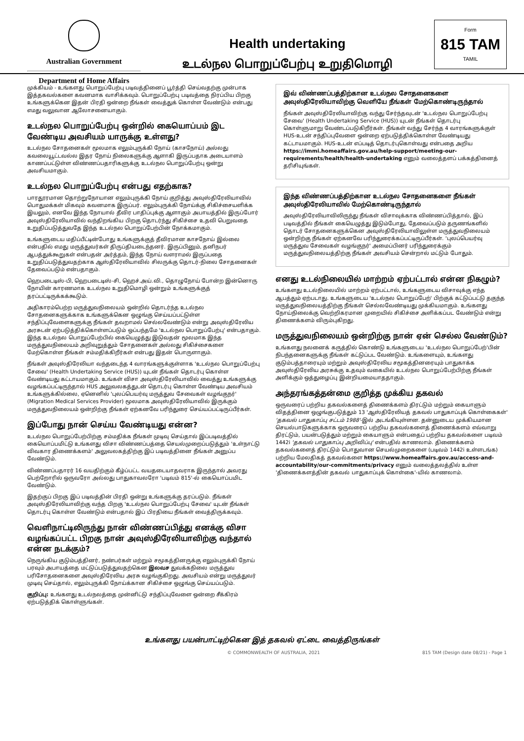Australian Government
Department of Home Affairs
Health undertaking
உடல்நல பொறுப்பேற்பு உறுதிமொழி
Form
815 TAM
TAMIL
முக்கியம் - உங்களது பொறுப்பேற்பு படிவத்தினைப் பூர்த்தி செய்வதற்கு முன்பாக இத்தகவல்களை கவனமாக வாசிக்கவும். பொறுப்பேற்பு படிவத்தை நிரப்பிய பிறகு உங்களுக்கென இதன் பிரதி ஒன்றை நீங்கள் வைத்துக் கொள்ள வேண்டும் என்பது எமது வலுவான ஆலோசனையாகும்.
உடல்நல பொறுப்பேற்பு ஒன்றில் கையொப்பம் இட வேண்டிய அவசியம் யாருக்கு உள்ளது?
உடல்நல சோதனைகள் மூலமாக எலும்புருக்கி நோய் (காசநோய்) அல்லது கவலையூட்டவல்ல இதர நோய் நிலைகளுக்கு ஆளாகி இருப்பதாக அடையாளம் காணப்பட்டுள்ள விண்ணப்பதாரிகளுக்கு உடல்நல பொறுப்பேற்பு ஒன்று அவசியமாகும்.
உடல்நல பொறுப்பேற்பு என்பது எதற்காக?
பாரதூரமான தொற்றுநோயான எலும்புருக்கி நோய் குறித்து அவுஸ்திரேலியாவில் பொதுமக்கள் மிகவும் கவனமாக இருப்பர். எலும்புருக்கி நோய்க்கு சிகிச்சையளிக்க இயலும், எனவே இந்த நோயால் தீவிர பாதிப்புக்கு ஆளாகும் அபாயத்தில் இருப்போர் அவுஸ்திரேலியாவில் வந்திறங்கிய பிறகு தொடர்ந்து சிகிச்சை உதவி பெறுவதை உறுதிப்படுத்துவதே இந்த உடல்நல பொறுப்பேற்பின் நோக்கமாகும்.
உங்களுடைய மதிப்பீட்டின்போது உங்களுக்குத் தீவிரமான காசநோய் இல்லை என்பதில் எமது மருத்துவர்கள் திருப்தியடைந்தனர். இருப்பினும், தனிநபர் ஆபத்துக்கூறுகள் என்பதன் அர்த்தம், இந்த நோய் வளராமல் இருப்பதை உறுதிப்படுத்துவதற்காக ஆஸ்திரேலியாவில் சிலருக்கு தொடர்-நிலை சோதனைகள் தேவைப்படும் என்பதாகும்.
ஹெபடைடிஸ்-பி, ஹெபடைடிஸ்-சி, ஹெச்.அய்.வி., தொழுநோய் போன்ற இன்னொரு நோயின் காரணமாக உடல்நல உறுதிமொழி ஒன்றும் உங்களுக்குத் தரப்பட்டிருக்கக்கூடும்.
அதிகாரம்பெற்ற மருத்துவநிலையம் ஒன்றில் தொடர்ந்த உடல்நல சோதனைகளுக்காக உங்களுக்கென ஒழுங்கு செய்யப்பட்டுள்ள சந்திப்புவேளைகளுக்கு நீங்கள் தவறாமல் செல்லவேண்டும் என்று அவுஸ்திரேலிய அரசுடன் ஏற்படுத்திக்கொள்ளப்படும் ஒப்பந்தமே 'உடல்நல பொறுப்பேற்பு' என்பதாகும். இந்த உடல்நல பொறுப்பேற்பில் கையெழுத்து இடுவதன் மூலமாக இந்த மருத்துவநிலையம் அறிவுறுத்தும் சோதனைகள் அல்லது சிகிச்சைகளை மேற்கொள்ள நீங்கள் சம்மதிக்கிறீர்கள் என்பது இதன் பொருளாகும்.
நீங்கள் அவுஸ்திரேலியா வந்தடைந்த 4 வாரங்களுக்குள்ளாக 'உடல்நல பொறுப்பேற்பு சேவை' (Health Undertaking Service (HUS)) யுடன் நீங்கள் தொடர்பு கொள்ள வேண்டியது கட்டாயமாகும். உங்கள் விசா அவுஸ்திரேலியாவில் வைத்து உங்களுக்கு வழங்கப்பட்டிருந்தால் HUS அலுவலகத்துடன் தொடர்பு கொள்ள வேண்டிய அவசியம் உங்களுக்கில்லை, ஏனெனில் 'புலப்பெயர்வு மருத்துவ சேவைகள் வழங்குநர்' (Migration Medical Services Provider) மூலமாக அவுஸ்திரேலியாவில் இருக்கும் மருத்துவநிலையம் ஒன்றிற்கு நீங்கள் ஏற்கனவே பரிந்துரை செய்யப்பட்டிருப்பீர்கள்.
இப்போது நான் செய்ய வேண்டியது என்ன?
உடல்நல பொறுப்பேற்பிற்கு சம்மதிக்க நீங்கள் முடிவு செய்தால் இப்படிவத்தில் கையொப்பமிட்டு உங்களது விசா விண்ணப்பத்தை செயல்முறைப்படுத்தும் 'உள்நாட்டு விவகார திணைக்களம்' அலுவலகத்திற்கு இப் படிவத்தினை நீங்கள் அனுப்ப வேண்டும்.
விண்ணப்பதாரர் 16 வயதிற்கும் கீழ்ப்பட்ட வயதடையாதவராக இருந்தால் அவரது பெற்றோரில் ஒருவரோ அல்லது பாதுகாவலரோ 'படிவம் 815'-ல் கையொப்பமிட வேண்டும்.
இதற்குப் பிறகு இப் படிவத்தின் பிரதி ஒன்று உங்களுக்கு தரப்படும். நீங்கள் அவுஸ்திரேலியாவிற்கு வந்த பிறகு 'உடல்நல பொறுப்பேற்பு சேவை' யுடன் நீங்கள் தொடர்பு கொள்ள வேண்டும் என்பதால் இப் பிரதியை நீங்கள் வைத்திருக்கவும்.
வெளிநாட்டிலிருந்து நான் விண்ணப்பித்து எனக்கு விசா வழங்கப்பட்ட பிறகு நான் அவுஸ்திரேலியாவிற்கு வந்தால் என்ன நடக்கும்?
நெருங்கிய குடும்பத்தினர், நண்பர்கள் மற்றும் சமூகத்தினருக்கு எலும்புருக்கி நோய் பரவும் அபாயத்தை மட்டுப்படுத்துவதற்கென இலவச துவக்கநிலை மருத்துவ பரிசோதனைகளை அவுஸ்திரேலிய அரசு வழங்குகிறது. அவசியம் என்று மருத்துவர் முடிவு செய்தால், எலும்புருக்கி நோய்க்கான சிகிச்சை ஒழுங்கு செய்யப்படும்.
குறிப்பு: உங்களது உடல்நலத்தை முன்னிட்டு சந்திப்புவேளை ஒன்றை சீக்கிரம் ஏற்படுத்திக் கொள்ளுங்கள்.
இவ் விண்ணப்பத்திற்கான உடல்நல சோதனைகளை அவுஸ்திரேலியாவிற்கு வெளியே நீங்கள் மேற்கொண்டிருந்தால்
நீங்கள் அவுஸ்திரேலியாவிற்கு வந்து சேர்ந்தவுடன் 'உடல்நல பொறுப்பேற்பு சேவை' (Health Undertaking Service (HUS)) யுடன் நீங்கள் தொடர்பு கொள்ளுமாறு வேண்டப்படுகிறீர்கள். நீங்கள் வந்து சேர்ந்த 4 வாரங்களுக்குள் HUS-உடன் சந்திப்புவேளை ஒன்றை ஏற்படுத்திக்கொள்ள வேண்டியது கட்டாயமாகும். HUS-உடன் எப்படித் தொடர்புகொள்வது என்பதை அறிய https://immi.homeaffairs.gov.au/help-support/meeting-our-requirements/health/health-undertaking எனும் வலைத்தளப் பக்கத்தினைத் தரிசியுங்கள்.
இந்த விண்ணப்பத்திற்கான உடல்நல சோதனைகளை நீங்கள் அவுஸ்திரேலியாவில் மேற்கொண்டிருந்தால்
அவுஸ்திரேலியாவிலிருந்து நீங்கள் விசாவுக்காக விண்ணப்பித்தால், இப் படிவத்தில் நீங்கள் கையெழுத்து இடும்போது, தேவைப்படும் தருணங்களில் தொடர் சோதனைகளுக்கென அவுஸ்திரேலியாவிலுள்ள மருத்துவநிலையம் ஒன்றிற்கு நீங்கள் ஏற்கனவே பரிந்துரைக்கப்பட்டிருப்பீர்கள். 'புலப்பெயர்வு மருத்துவ சேவைகள் வழங்குநர்' அமைப்பினர் பரிந்துரைக்கும் மருத்துவநிலையத்திற்கு நீங்கள் அவசியம் சென்றால் மட்டும் போதும்.
எனது உடல்நிலையில் மாற்றம் ஏற்பட்டால் என்ன நிகழும்?
உங்களது உடல்நிலையில் மாற்றம் ஏற்பட்டால், உங்களுடைய விசாவுக்கு எந்த ஆபத்தும் ஏற்படாது. உங்களுடைய 'உடல்நல பொறுப்பேற்' பிற்குக் கட்டுப்பட்டு தகுந்த மருத்துவநிலையத்திற்கு நீங்கள் செல்லவேண்டியது முக்கியமாகும். உங்களது நோய்நிலைக்கு வெற்றிகரமான முறையில் சிகிச்சை அளிக்கப்பட வேண்டும் என்று திணைக்களம் விரும்புகிறது.
மருத்துவநிலையம் ஒன்றிற்கு நான் ஏன் செல்ல வேண்டும்?
உங்களது நலனைக் கருத்தில் கொண்டு உங்களுடைய 'உடல்நல பொறுப்பேற்'பின் நிபந்தனைகளுக்கு நீங்கள் கட்டுப்பட வேண்டும். உங்களையும், உங்களது குடும்பத்தாரையும் மற்றும் அவுஸ்திரேலிய சமூகத்தினரையும் பாதுகாக்க அவுஸ்திரேலிய அரசுக்கு உதவும் வகையில் உடல்நல பொறுப்பேற்பிற்கு நீங்கள் அளிக்கும் ஒத்துழைப்பு இன்றியமையாததாகும்.
அந்தரங்கத்தன்மை குறித்த முக்கிய தகவல்
ஒருவரைப் பற்றிய தகவல்களைத் திணைக்களம் திரட்டும் மற்றும் கையாளும் விதத்தினை ஒழுங்குபடுத்தும் 13 'ஆஸ்திரேலியத் தகவல் பாதுகாப்புக் கொள்கைகள்' 'தகவல் பாதுகாப்பு சட்டம் 1988'-இல் அடங்கியுள்ளன. தன்னுடைய முக்கியமான செயல்பாடுகளுக்காக ஒருவரைப் பற்றிய தகவல்களைத் திணைக்களம் எவ்வாறு திரட்டும், பயன்படுத்தும் மற்றும் கையாளும் என்பதைப் பற்றிய தகவல்களை படிவம் 1442i 'தகவல் பாதுகாப்பு அறிவிப்பு' என்பதில் காணலாம். திணைக்களம் தகவல்களைத் திரட்டும் பொதுவான செயல்முறைகளை (படிவம் 1442i உள்ளடங்க) பற்றிய மேலதிகத் தகவல்களை https://www.homeaffairs.gov.au/access-and-accountability/our-commitments/privacy எனும் வலைத்தலத்தில் உள்ள 'திணைக்களத்தின் தகவல் பாதுகாப்புக் கொள்கை'-யில் காணலாம்.
உங்களது பயன்பாட்டிற்கென இத் தகவல் ஏட்டை வைத்திருங்கள்
© COMMONWEALTH OF AUSTRALIA, 2021 815 TAM (Design date 08/21) - Page 1